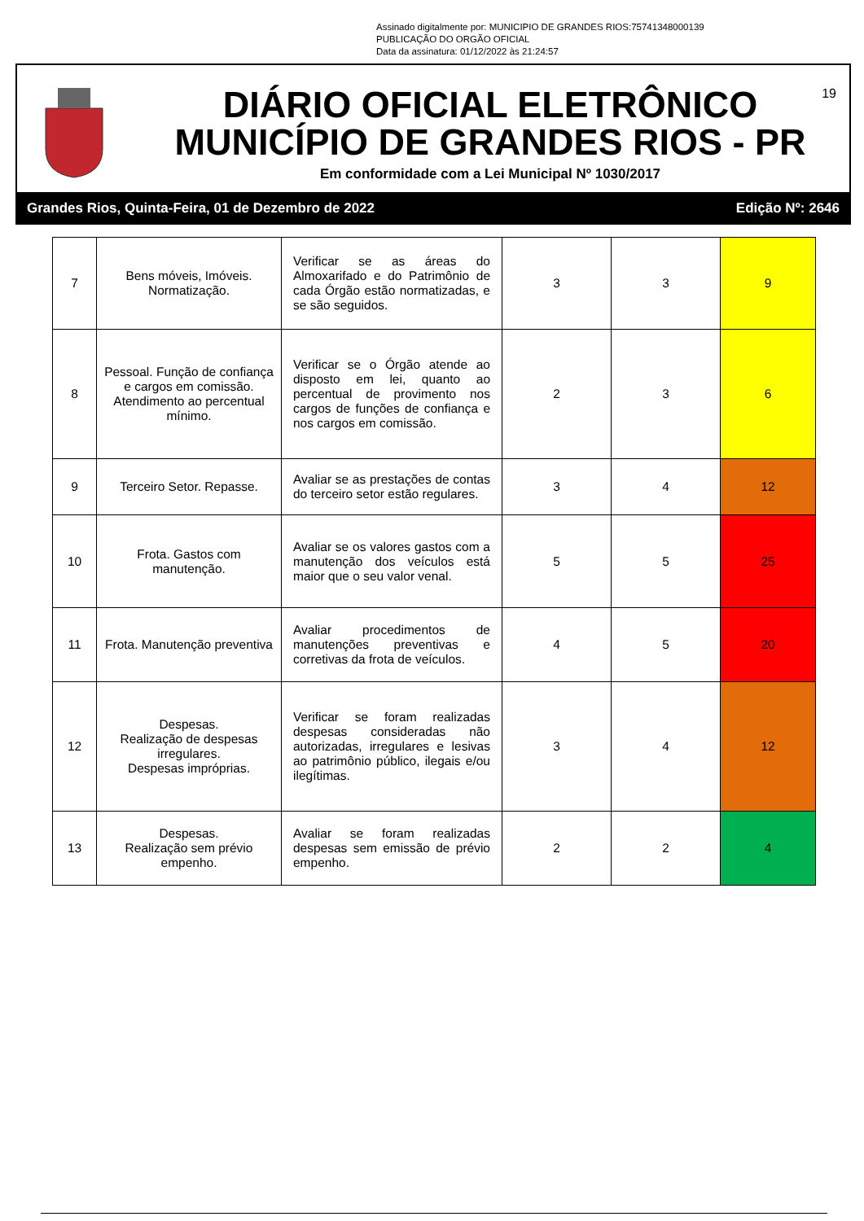Assinado digitalmente por: MUNICIPIO DE GRANDES RIOS:75741348000139
PUBLICAÇÃO DO ORGÃO OFICIAL
Data da assinatura: 01/12/2022 às 21:24:57
DIÁRIO OFICIAL ELETRÔNICO
MUNICÍPIO DE GRANDES RIOS - PR
Em conformidade com a Lei Municipal Nº 1030/2017
19
Grandes Rios, Quinta-Feira, 01 de Dezembro de 2022 Edição Nº: 2646
| 7 | Bens móveis, Imóveis. Normatização. | Verificar se as áreas do Almoxarifado e do Patrimônio de cada Órgão estão normatizadas, e se são seguidos. | 3 | 3 | 9 |
| 8 | Pessoal. Função de confiança e cargos em comissão. Atendimento ao percentual mínimo. | Verificar se o Órgão atende ao disposto em lei, quanto ao percentual de provimento nos cargos de funções de confiança e nos cargos em comissão. | 2 | 3 | 6 |
| 9 | Terceiro Setor. Repasse. | Avaliar se as prestações de contas do terceiro setor estão regulares. | 3 | 4 | 12 |
| 10 | Frota. Gastos com manutenção. | Avaliar se os valores gastos com a manutenção dos veículos está maior que o seu valor venal. | 5 | 5 | 25 |
| 11 | Frota. Manutenção preventiva | Avaliar procedimentos de manutenções preventivas e corretivas da frota de veículos. | 4 | 5 | 20 |
| 12 | Despesas. Realização de despesas irregulares. Despesas impróprias. | Verificar se foram realizadas despesas consideradas não autorizadas, irregulares e lesivas ao patrimônio público, ilegais e/ou ilegítimas. | 3 | 4 | 12 |
| 13 | Despesas. Realização sem prévio empenho. | Avaliar se foram realizadas despesas sem emissão de prévio empenho. | 2 | 2 | 4 |